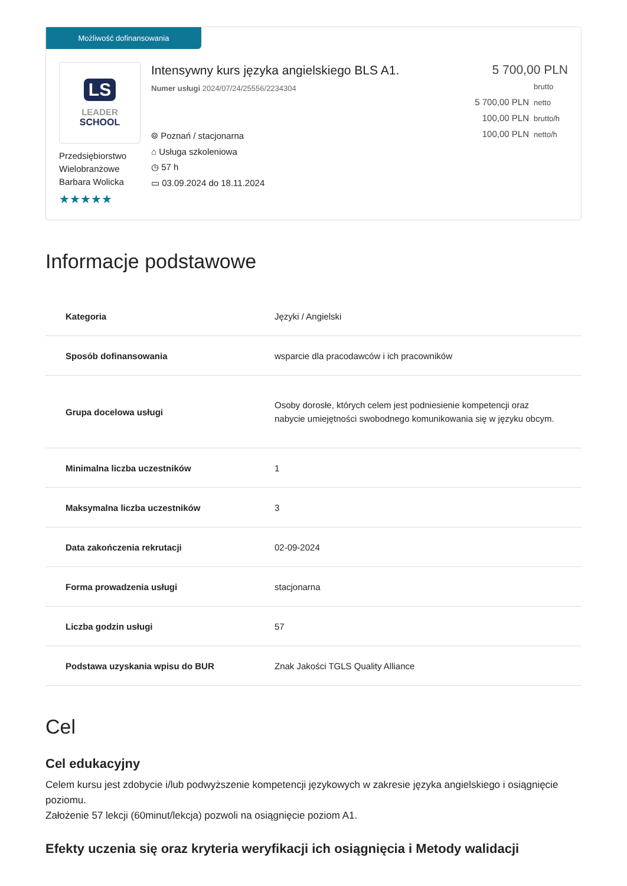Możliwość dofinansowania
LS
LEADER
SCHOOL
Przedsiębiorstwo Wielobranżowe Barbara Wolicka
★★★★★
Intensywny kurs języka angielskiego BLS A1.
Numer usługi 2024/07/24/25556/2234304
⌾ Poznań / stacjonarna
⌂ Usługa szkoleniowa
◷ 57 h
▭ 03.09.2024 do 18.11.2024
5 700,00 PLN brutto
5 700,00 PLN netto
100,00 PLN brutto/h
100,00 PLN netto/h
Informacje podstawowe
| Kategoria | Języki / Angielski |
| Sposób dofinansowania | wsparcie dla pracodawców i ich pracowników |
| Grupa docelowa usługi | Osoby dorosłe, których celem jest podniesienie kompetencji oraz nabycie umiejętności swobodnego komunikowania się w języku obcym. |
| Minimalna liczba uczestników | 1 |
| Maksymalna liczba uczestników | 3 |
| Data zakończenia rekrutacji | 02-09-2024 |
| Forma prowadzenia usługi | stacjonarna |
| Liczba godzin usługi | 57 |
| Podstawa uzyskania wpisu do BUR | Znak Jakości TGLS Quality Alliance |
Cel
Cel edukacyjny
Celem kursu jest zdobycie i/lub podwyższenie kompetencji językowych w zakresie języka angielskiego i osiągnięcie poziomu.
Założenie 57 lekcji (60minut/lekcja) pozwoli na osiągnięcie poziom A1.
Efekty uczenia się oraz kryteria weryfikacji ich osiągnięcia i Metody walidacji